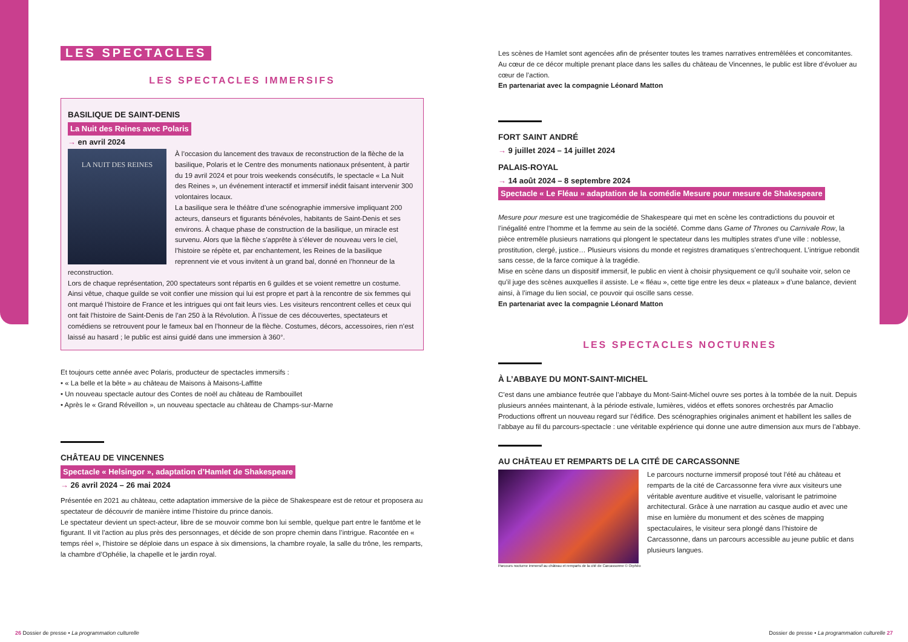LES SPECTACLES
LES SPECTACLES IMMERSIFS
BASILIQUE DE SAINT-DENIS
La Nuit des Reines avec Polaris
→ en avril 2024
LA NUIT DES REINES
À l’occasion du lancement des travaux de reconstruction de la flèche de la basilique, Polaris et le Centre des monuments nationaux présentent, à partir du 19 avril 2024 et pour trois weekends consécutifs, le spectacle « La Nuit des Reines », un événement interactif et immersif inédit faisant intervenir 300 volontaires locaux.
La basilique sera le théâtre d’une scénographie immersive impliquant 200 acteurs, danseurs et figurants bénévoles, habitants de Saint-Denis et ses environs. À chaque phase de construction de la basilique, un miracle est survenu. Alors que la flèche s’apprête à s’élever de nouveau vers le ciel, l’histoire se répète et, par enchantement, les Reines de la basilique reprennent vie et vous invitent à un grand bal, donné en l’honneur de la reconstruction.
Lors de chaque représentation, 200 spectateurs sont répartis en 6 guildes et se voient remettre un costume. Ainsi vêtue, chaque guilde se voit confier une mission qui lui est propre et part à la rencontre de six femmes qui ont marqué l’histoire de France et les intrigues qui ont fait leurs vies. Les visiteurs rencontrent celles et ceux qui ont fait l’histoire de Saint-Denis de l’an 250 à la Révolution. À l’issue de ces découvertes, spectateurs et comédiens se retrouvent pour le fameux bal en l’honneur de la flèche. Costumes, décors, accessoires, rien n’est laissé au hasard ; le public est ainsi guidé dans une immersion à 360°.
Et toujours cette année avec Polaris, producteur de spectacles immersifs :
• « La belle et la bête » au château de Maisons à Maisons-Laffitte
• Un nouveau spectacle autour des Contes de noël au château de Rambouillet
• Après le « Grand Réveillon », un nouveau spectacle au château de Champs-sur-Marne
CHÂTEAU DE VINCENNES
Spectacle « Helsingor », adaptation d’Hamlet de Shakespeare
→ 26 avril 2024 – 26 mai 2024
Présentée en 2021 au château, cette adaptation immersive de la pièce de Shakespeare est de retour et proposera au spectateur de découvrir de manière intime l’histoire du prince danois.
Le spectateur devient un spect-acteur, libre de se mouvoir comme bon lui semble, quelque part entre le fantôme et le figurant. Il vit l’action au plus près des personnages, et décide de son propre chemin dans l’intrigue. Racontée en « temps réel », l’histoire se déploie dans un espace à six dimensions, la chambre royale, la salle du trône, les remparts, la chambre d’Ophélie, la chapelle et le jardin royal.
Les scènes de Hamlet sont agencées afin de présenter toutes les trames narratives entremêlées et concomitantes. Au cœur de ce décor multiple prenant place dans les salles du château de Vincennes, le public est libre d’évoluer au cœur de l’action.
En partenariat avec la compagnie Léonard Matton
FORT SAINT ANDRÉ
→ 9 juillet 2024 – 14 juillet 2024
PALAIS-ROYAL
→ 14 août 2024 – 8 septembre 2024
Spectacle « Le Fléau » adaptation de la comédie Mesure pour mesure de Shakespeare
Mesure pour mesure est une tragicomédie de Shakespeare qui met en scène les contradictions du pouvoir et l’inégalité entre l’homme et la femme au sein de la société. Comme dans Game of Thrones ou Carnivale Row, la pièce entremêle plusieurs narrations qui plongent le spectateur dans les multiples strates d’une ville : noblesse, prostitution, clergé, justice… Plusieurs visions du monde et registres dramatiques s’entrechoquent. L’intrigue rebondit sans cesse, de la farce comique à la tragédie.
Mise en scène dans un dispositif immersif, le public en vient à choisir physiquement ce qu’il souhaite voir, selon ce qu’il juge des scènes auxquelles il assiste. Le « fléau », cette tige entre les deux « plateaux » d’une balance, devient ainsi, à l’image du lien social, ce pouvoir qui oscille sans cesse.
En partenariat avec la compagnie Léonard Matton
LES SPECTACLES NOCTURNES
À L’ABBAYE DU MONT-SAINT-MICHEL
C’est dans une ambiance feutrée que l’abbaye du Mont-Saint-Michel ouvre ses portes à la tombée de la nuit. Depuis plusieurs années maintenant, à la période estivale, lumières, vidéos et effets sonores orchestrés par Amaclio Productions offrent un nouveau regard sur l’édifice. Des scénographies originales animent et habillent les salles de l’abbaye au fil du parcours-spectacle : une véritable expérience qui donne une autre dimension aux murs de l’abbaye.
AU CHÂTEAU ET REMPARTS DE LA CITÉ DE CARCASSONNE
Le parcours nocturne immersif proposé tout l’été au château et remparts de la cité de Carcassonne fera vivre aux visiteurs une véritable aventure auditive et visuelle, valorisant le patrimoine architectural. Grâce à une narration au casque audio et avec une mise en lumière du monument et des scènes de mapping spectaculaires, le visiteur sera plongé dans l’histoire de Carcassonne, dans un parcours accessible au jeune public et dans plusieurs langues.
Parcours nocturne immersif au château et remparts de la cité de Carcassonne © Orphéo
26 Dossier de presse • La programmation culturelle
Dossier de presse • La programmation culturelle 27